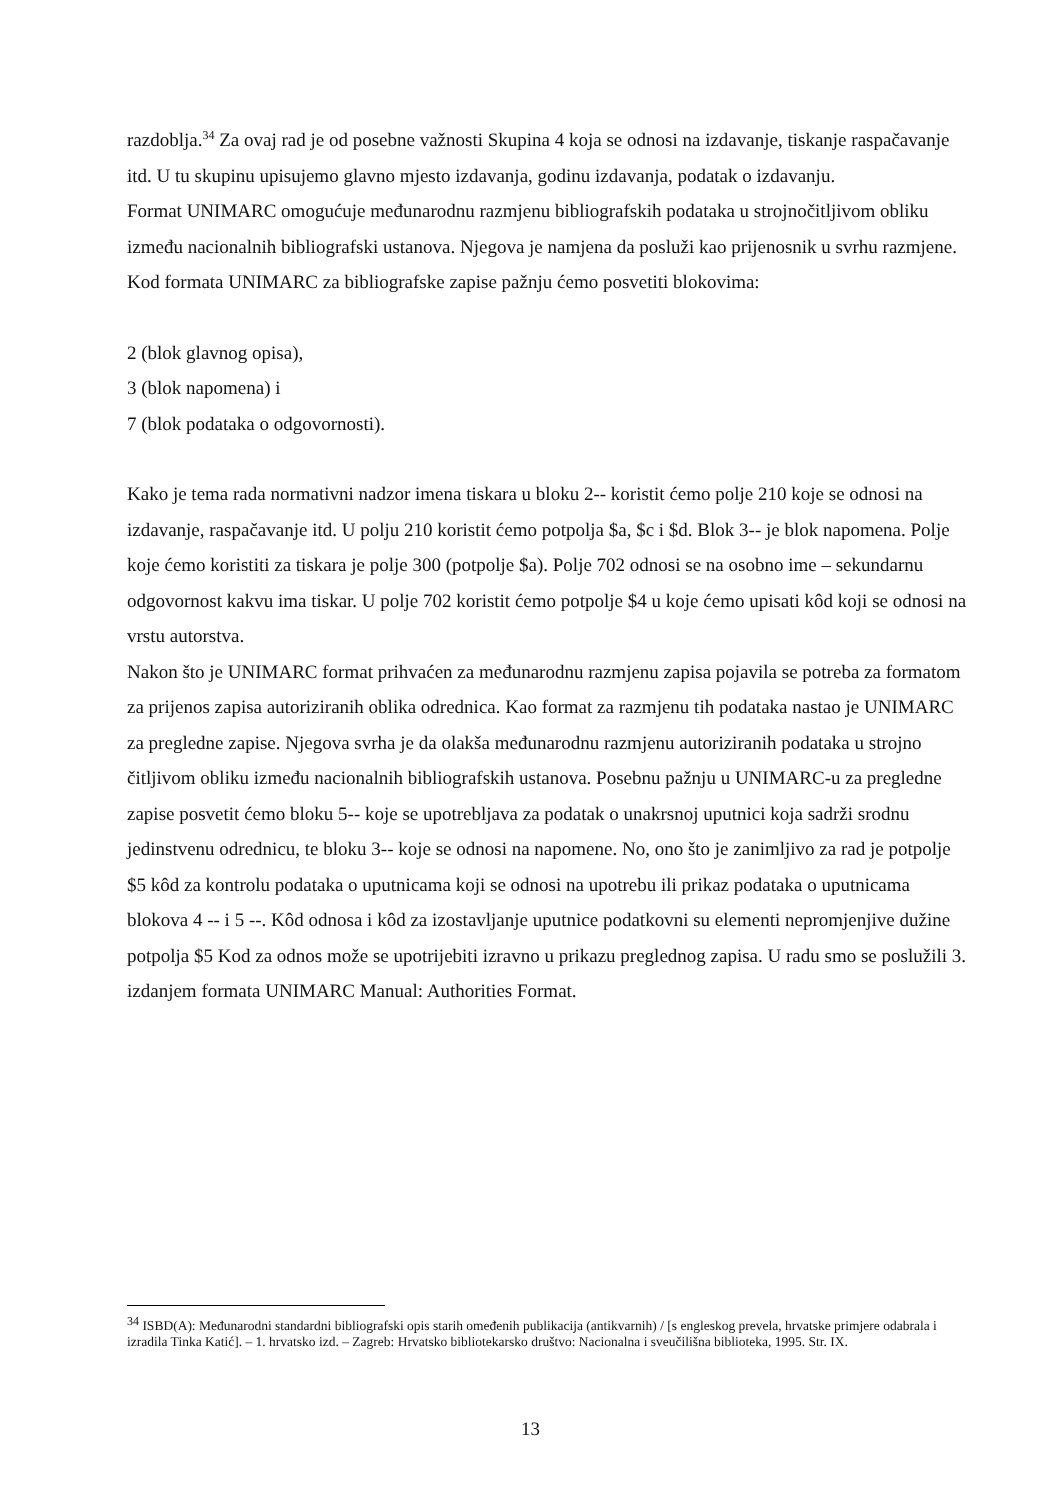razdoblja.<sup>34</sup> Za ovaj rad je od posebne važnosti Skupina 4 koja se odnosi na izdavanje, tiskanje raspačavanje itd. U tu skupinu upisujemo glavno mjesto izdavanja, godinu izdavanja, podatak o izdavanju.
Format UNIMARC omogućuje međunarodnu razmjenu bibliografskih podataka u strojnočitljivom obliku između nacionalnih bibliografski ustanova. Njegova je namjena da posluži kao prijenosnik u svrhu razmjene. Kod formata UNIMARC za bibliografske zapise pažnju ćemo posvetiti blokovima:
2 (blok glavnog opisa),
3 (blok napomena) i
7 (blok podataka o odgovornosti).
Kako je tema rada normativni nadzor imena tiskara u bloku 2-- koristit ćemo polje 210 koje se odnosi na izdavanje, raspačavanje itd. U polju 210 koristit ćemo potpolja $a, $c i $d. Blok 3-- je blok napomena. Polje koje ćemo koristiti za tiskara je polje 300 (potpolje $a). Polje 702 odnosi se na osobno ime – sekundarnu odgovornost kakvu ima tiskar. U polje 702 koristit ćemo potpolje $4 u koje ćemo upisati kôd koji se odnosi na vrstu autorstva.
Nakon što je UNIMARC format prihvaćen za međunarodnu razmjenu zapisa pojavila se potreba za formatom za prijenos zapisa autoriziranih oblika odrednica. Kao format za razmjenu tih podataka nastao je UNIMARC za pregledne zapise. Njegova svrha je da olakša međunarodnu razmjenu autoriziranih podataka u strojno čitljivom obliku između nacionalnih bibliografskih ustanova. Posebnu pažnju u UNIMARC-u za pregledne zapise posvetit ćemo bloku 5-- koje se upotrebljava za podatak o unakrsnoj uputnici koja sadrži srodnu jedinstvenu odrednicu, te bloku 3-- koje se odnosi na napomene. No, ono što je zanimljivo za rad je potpolje $5 kôd za kontrolu podataka o uputnicama koji se odnosi na upotrebu ili prikaz podataka o uputnicama blokova 4 -- i 5 --. Kôd odnosa i kôd za izostavljanje uputnice podatkovni su elementi nepromjenjive dužine potpolja $5 Kod za odnos može se upotrijebiti izravno u prikazu preglednog zapisa. U radu smo se poslužili 3. izdanjem formata UNIMARC Manual: Authorities Format.
<sup>34</sup> ISBD(A): Međunarodni standardni bibliografski opis starih omeđenih publikacija (antikvarnih) / [s engleskog prevela, hrvatske primjere odabrala i izradila Tinka Katić]. – 1. hrvatsko izd. – Zagreb: Hrvatsko bibliotekarsko društvo: Nacionalna i sveučilišna biblioteka, 1995. Str. IX.
13